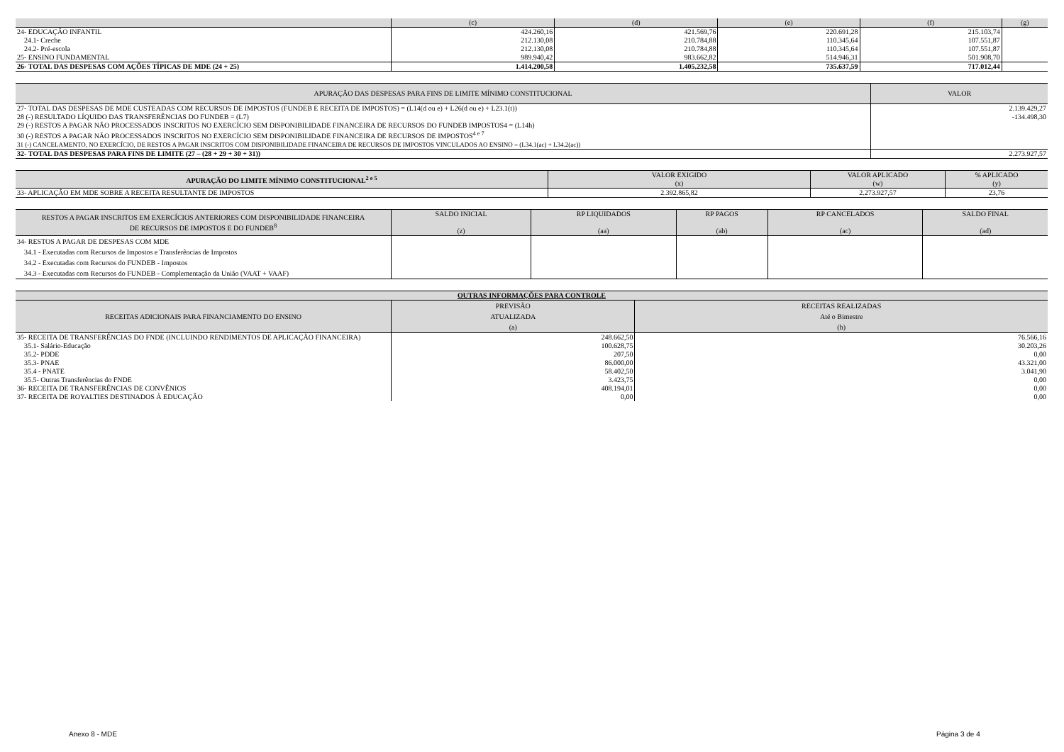| | (c) | (d) | (e) | (f) | (g) |
| --- | --- | --- | --- | --- | --- |
| 24- EDUCAÇÃO INFANTIL | 424.260,16 | 421.569,76 | 220.691,28 | 215.103,74 | |
| 24.1- Creche | 212.130,08 | 210.784,88 | 110.345,64 | 107.551,87 | |
| 24.2- Pré-escola | 212.130,08 | 210.784,88 | 110.345,64 | 107.551,87 | |
| 25- ENSINO FUNDAMENTAL | 989.940,42 | 983.662,82 | 514.946,31 | 501.908,70 | |
| 26- TOTAL DAS DESPESAS COM AÇÕES TÍPICAS DE MDE (24 + 25) | 1.414.200,58 | 1.405.232,58 | 735.637,59 | 717.012,44 | |
| APURAÇÃO DAS DESPESAS PARA FINS DE LIMITE MÍNIMO CONSTITUCIONAL | VALOR |
| --- | --- |
| 27- TOTAL DAS DESPESAS DE MDE CUSTEADAS COM RECURSOS DE IMPOSTOS (FUNDEB E RECEITA DE IMPOSTOS) = (L14(d ou e) + L26(d ou e) + L23.1(t)) | 2.139.429,27 |
| 28 (-) RESULTADO LÍQUIDO DAS TRANSFERÊNCIAS DO FUNDEB = (L7) | -134.498,30 |
| 29 (-) RESTOS A PAGAR NÃO PROCESSADOS INSCRITOS NO EXERCÍCIO SEM DISPONIBILIDADE FINANCEIRA DE RECURSOS DO FUNDEB IMPOSTOS4 = (L14h) | |
| 30 (-) RESTOS A PAGAR NÃO PROCESSADOS INSCRITOS NO EXERCÍCIO SEM DISPONIBILIDADE FINANCEIRA DE RECURSOS DE IMPOSTOS<sup>4 e 7</sup> | |
| 31 (-) CANCELAMENTO, NO EXERCÍCIO, DE RESTOS A PAGAR INSCRITOS COM DISPONIBILIDADE FINANCEIRA DE RECURSOS DE IMPOSTOS VINCULADOS AO ENSINO = (L34.1(ac) + L34.2(ac)) | |
| 32- TOTAL DAS DESPESAS PARA FINS DE LIMITE (27 – (28 + 29 + 30 + 31)) | 2.273.927,57 |
| APURAÇÃO DO LIMITE MÍNIMO CONSTITUCIONAL<sup>2 e 5</sup> | VALOR EXIGIDO | VALOR APLICADO | % APLICADO |
| --- | --- | --- | --- |
| | (x) | (w) | (y) |
| 33- APLICAÇÃO EM MDE SOBRE A RECEITA RESULTANTE DE IMPOSTOS | 2.392.865,82 | 2.273.927,57 | 23,76 |
| RESTOS A PAGAR INSCRITOS EM EXERCÍCIOS ANTERIORES COM DISPONIBILIDADE FINANCEIRA DE RECURSOS DE IMPOSTOS E DO FUNDEB<sup>8</sup> | SALDO INICIAL (z) | RP LIQUIDADOS (aa) | RP PAGOS (ab) | RP CANCELADOS (ac) | SALDO FINAL (ad) |
| --- | --- | --- | --- | --- | --- |
| 34- RESTOS A PAGAR DE DESPESAS COM MDE | | | | | |
| 34.1 - Executadas com Recursos de Impostos e Transferências de Impostos | | | | | |
| 34.2 - Executadas com Recursos do FUNDEB - Impostos | | | | | |
| 34.3 - Executadas com Recursos do FUNDEB - Complementação da União (VAAT + VAAF) | | | | | |
| OUTRAS INFORMAÇÕES PARA CONTROLE | | |
| --- | --- | --- |
| RECEITAS ADICIONAIS PARA FINANCIAMENTO DO ENSINO | PREVISÃO ATUALIZADA (a) | RECEITAS REALIZADAS Até o Bimestre (b) |
| 35- RECEITA DE TRANSFERÊNCIAS DO FNDE (INCLUINDO RENDIMENTOS DE APLICAÇÃO FINANCEIRA) | 248.662,50 | 76.566,16 |
| 35.1- Salário-Educação | 100.628,75 | 30.203,26 |
| 35.2- PDDE | 207,50 | 0,00 |
| 35.3- PNAE | 86.000,00 | 43.321,00 |
| 35.4 - PNATE | 58.402,50 | 3.041,90 |
| 35.5- Outras Transferências do FNDE | 3.423,75 | 0,00 |
| 36- RECEITA DE TRANSFERÊNCIAS DE CONVÊNIOS | 408.194,01 | 0,00 |
| 37- RECEITA DE ROYALTIES DESTINADOS À EDUCAÇÃO | 0,00 | 0,00 |
Anexo 8 - MDE Página 3 de 4